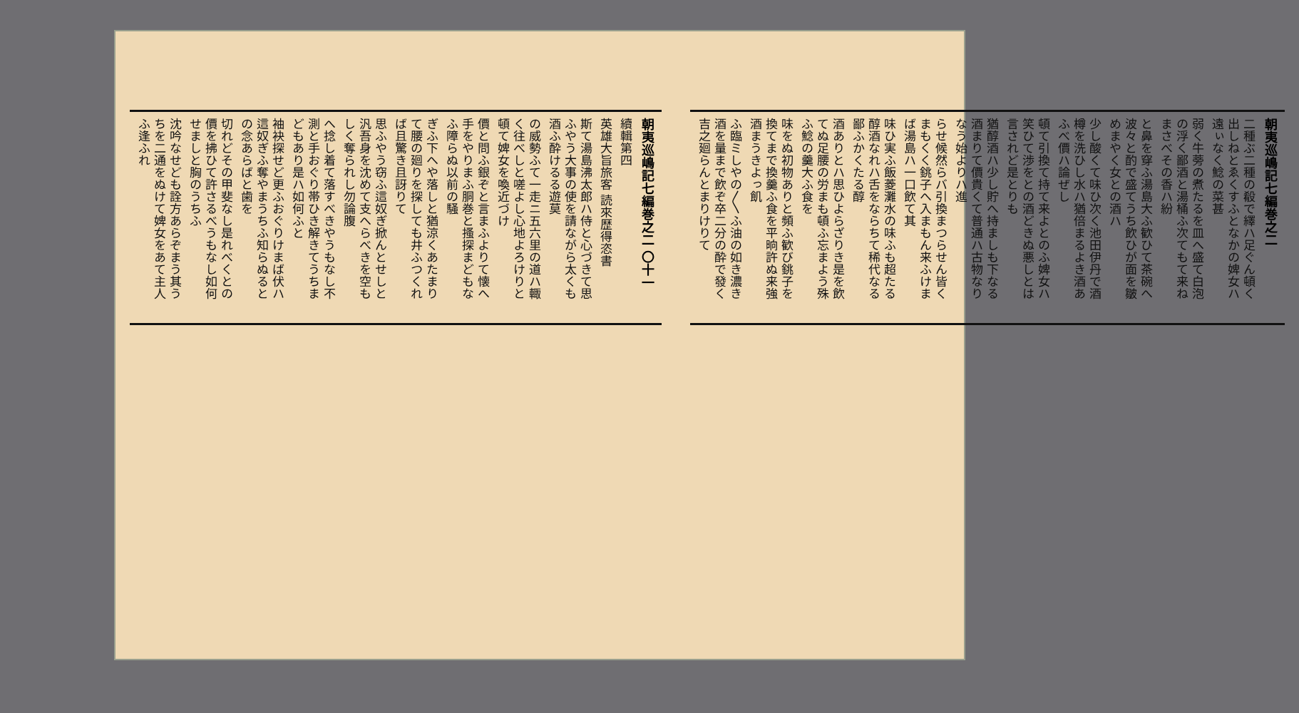朝夷巡嶋記七編巻之二 〇十一
續輯第四
英雄大旨旅客 読來歴得恣書
斯て湯島沸太郎ハ侍と心づきて思ふやう大事の使を請ながら太くも酒ふ酔けるる遊莫
の威勢ふて一走ニ五六里の道ハ輙く往べしと嗟よし心地よろけりと頓て婢女を喚近づけ
價と問ふ銀ぞと言まふよりて懐へ手をやりまふ胴巻と搔探まどもなふ障らぬ以前の騒
ぎふ下へや落しと猶涼くあたまりて腰の廻りを探しても井ふつくれば且驚き且訝りて
思ふやう窃ふ這奴ぎ掀んとせしと汎吾身を沈めて支へらべきを空もしく奪られし勿論腹
へ捻し着て落すべきやうもなし不測と手おぐり帯ひき解きてうちまどもあり是ハ如何ふと
袖袂探せど更ふおぐりけまば伏ハ這奴ぎふ奪やまうちふ知らぬるとの念あらばと歯を
切れどその甲斐なし是れべくとの價を拂ひて許さるべうもなし如何せましと胸のうちふ
沈吟なせども詮方あらぞまう其うちを二通をぬけて婢女をあて主人ふ逢ふれ
朝夷巡嶋記七編巻之二
二種ぶ二種の殽で繹ハ足ぐん頓く出しねとゑくすふとなかの婢女ハ遠ぃなく鯰の菜甚
弱く牛蒡の煮たるを皿へ盛て白泡の浮く鄙酒と湯桶ふ次てもて来ねまさべその香ハ紛
と鼻を穿ふ湯島大ふ歓ひて茶碗へ波々と酌で盛てうち飲ひが面を皺めまやく女との酒ハ
少し酸くて味ひ次く池田伊丹で酒樽を洗ひし水ハ猶倍まるよき酒あふべ價ハ論ぜし
頓て引換て持て来よとのふ婢女ハ笑ひて渉をとの酒どきぬ悪しとは言されど是とりも
猶醇酒ハ少し貯へ持ましも下なる酒まりて價貴くて普通ハ古物なりなう始よりハ進
らせ候然らバ引換まつらせん皆くまもくく銚子へ入まもん来ふけまば湯島ハ一口飲て其
味ひ実ふ飯菱灘水の味ふも超たる醇酒なれハ舌をならちて稀代なる鄙ふかくたる醇
酒ありとハ思ひよらざりき是を飲てぬ足腰の労まも頓ふ忘まよう殊ふ鯰の羹大ふ食を
味をぬ初物ありと頻ふ歓び銚子を換てまで換羹ふ食を平晌許ぬ来強酒まうきよっ飢
ふ臨ミしやの〳〵ふ油の如き濃き酒を量まで飲ぞ卒二分の酔で發く吉之廻らんとまりけりて